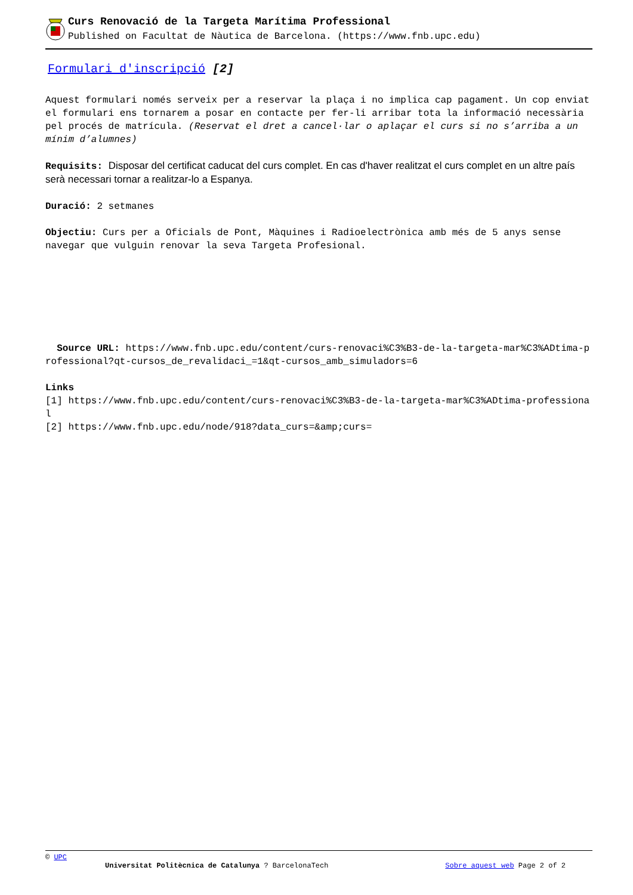Curs Renovació de la Targeta Marítima Professional
Published on Facultat de Nàutica de Barcelona. (https://www.fnb.upc.edu)
Formulari d'inscripció [2]
Aquest formulari només serveix per a reservar la plaça i no implica cap pagament. Un cop enviat el formulari ens tornarem a posar en contacte per fer-li arribar tota la informació necessària pel procés de matrícula. (Reservat el dret a cancel·lar o aplaçar el curs si no s’arriba a un mínim d’alumnes)
Requisits: Disposar del certificat caducat del curs complet. En cas d'haver realitzat el curs complet en un altre país serà necessari tornar a realitzar-lo a Espanya.
Duració: 2 setmanes
Objectiu: Curs per a Oficials de Pont, Màquines i Radioelectrònica amb més de 5 anys sense navegar que vulguin renovar la seva Targeta Profesional.
Source URL: https://www.fnb.upc.edu/content/curs-renovaci%C3%B3-de-la-targeta-mar%C3%ADtima-professional?qt-cursos_de_revalidaci_=1&qt-cursos_amb_simuladors=6
Links
[1] https://www.fnb.upc.edu/content/curs-renovaci%C3%B3-de-la-targeta-mar%C3%ADtima-professional
[2] https://www.fnb.upc.edu/node/918?data_curs=&amp;curs=
© UPC
Universitat Politècnica de Catalunya ? BarcelonaTech Sobre aquest web Page 2 of 2